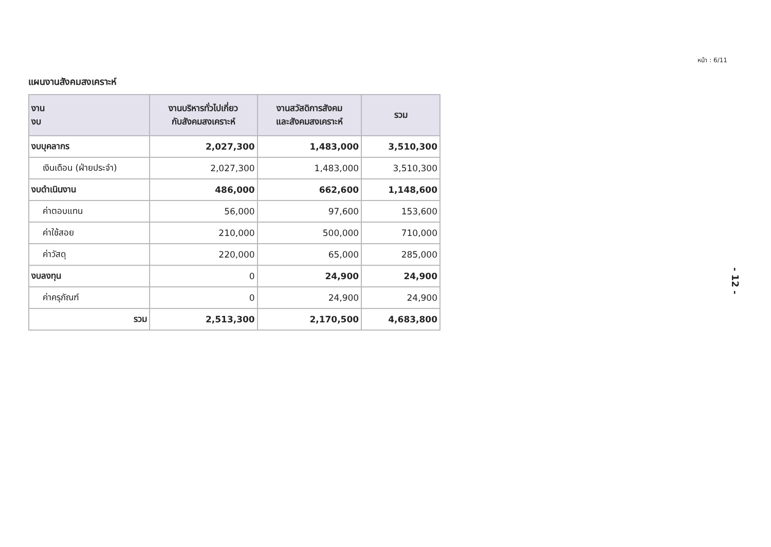หน้า : 6/11
แผนงานสังคมสงเคราะห์
| งาน งบ | งานบริหารทั่วไปเกี่ยว กับสังคมสงเคราะห์ | งานสวัสดิการสังคม และสังคมสงเคราะห์ | รวม |
| --- | --- | --- | --- |
| งบบุคลากร | 2,027,300 | 1,483,000 | 3,510,300 |
| เงินเดือน (ฝ่ายประจำ) | 2,027,300 | 1,483,000 | 3,510,300 |
| งบดำเนินงาน | 486,000 | 662,600 | 1,148,600 |
| ค่าตอบแทน | 56,000 | 97,600 | 153,600 |
| ค่าใช้สอย | 210,000 | 500,000 | 710,000 |
| ค่าวัสดุ | 220,000 | 65,000 | 285,000 |
| งบลงทุน | 0 | 24,900 | 24,900 |
| ค่าครุภัณฑ์ | 0 | 24,900 | 24,900 |
| รวม | 2,513,300 | 2,170,500 | 4,683,800 |
- 12 -